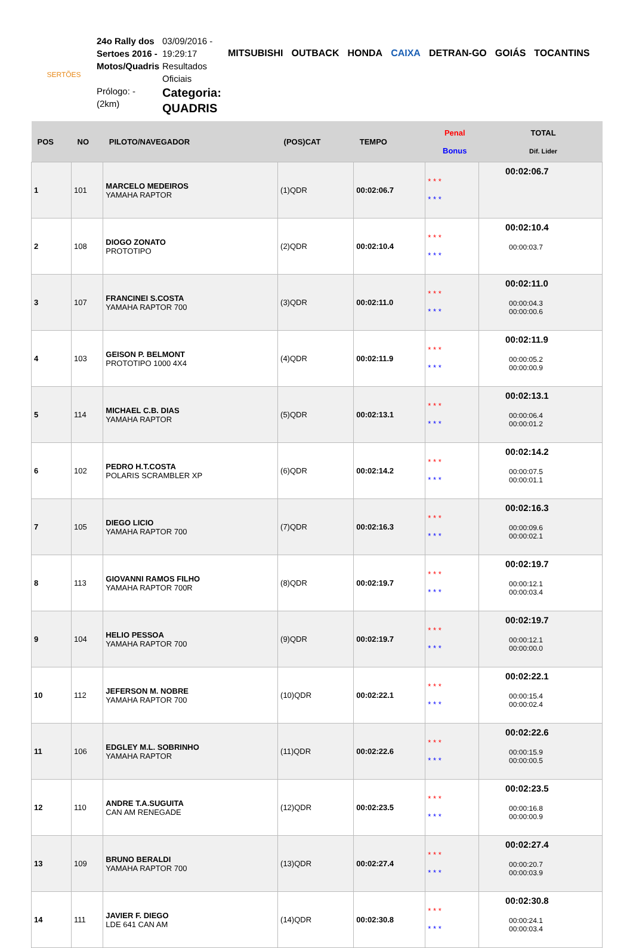SERTÕES
24o Rally dos Sertoes 2016 - Motos/Quadris
Prólogo: -
(2km)
03/09/2016 - 19:29:17 Resultados Oficiais
Categoria: QUADRIS
MITSUBISHI OUTBACK HONDA CAIXA DETRAN-GO GOIÁS TOCANTINS
| POS | NO | PILOTO/NAVEGADOR | (POS)CAT | TEMPO | Penal Bonus | TOTAL Dif. Lider |
| --- | --- | --- | --- | --- | --- | --- |
| 1 | 101 | MARCELO MEDEIROS YAMAHA RAPTOR | (1)QDR | 00:02:06.7 | * * * * * * | 00:02:06.7 |
| 2 | 108 | DIOGO ZONATO PROTOTIPO | (2)QDR | 00:02:10.4 | * * * * * * | 00:02:10.4 00:00:03.7 |
| 3 | 107 | FRANCINEI S.COSTA YAMAHA RAPTOR 700 | (3)QDR | 00:02:11.0 | * * * * * * | 00:02:11.0 00:00:04.3 00:00:00.6 |
| 4 | 103 | GEISON P. BELMONT PROTOTIPO 1000 4X4 | (4)QDR | 00:02:11.9 | * * * * * * | 00:02:11.9 00:00:05.2 00:00:00.9 |
| 5 | 114 | MICHAEL C.B. DIAS YAMAHA RAPTOR | (5)QDR | 00:02:13.1 | * * * * * * | 00:02:13.1 00:00:06.4 00:00:01.2 |
| 6 | 102 | PEDRO H.T.COSTA POLARIS SCRAMBLER XP | (6)QDR | 00:02:14.2 | * * * * * * | 00:02:14.2 00:00:07.5 00:00:01.1 |
| 7 | 105 | DIEGO LICIO YAMAHA RAPTOR 700 | (7)QDR | 00:02:16.3 | * * * * * * | 00:02:16.3 00:00:09.6 00:00:02.1 |
| 8 | 113 | GIOVANNI RAMOS FILHO YAMAHA RAPTOR 700R | (8)QDR | 00:02:19.7 | * * * * * * | 00:02:19.7 00:00:12.1 00:00:03.4 |
| 9 | 104 | HELIO PESSOA YAMAHA RAPTOR 700 | (9)QDR | 00:02:19.7 | * * * * * * | 00:02:19.7 00:00:12.1 00:00:00.0 |
| 10 | 112 | JEFERSON M. NOBRE YAMAHA RAPTOR 700 | (10)QDR | 00:02:22.1 | * * * * * * | 00:02:22.1 00:00:15.4 00:00:02.4 |
| 11 | 106 | EDGLEY M.L. SOBRINHO YAMAHA RAPTOR | (11)QDR | 00:02:22.6 | * * * * * * | 00:02:22.6 00:00:15.9 00:00:00.5 |
| 12 | 110 | ANDRE T.A.SUGUITA CAN AM RENEGADE | (12)QDR | 00:02:23.5 | * * * * * * | 00:02:23.5 00:00:16.8 00:00:00.9 |
| 13 | 109 | BRUNO BERALDI YAMAHA RAPTOR 700 | (13)QDR | 00:02:27.4 | * * * * * * | 00:02:27.4 00:00:20.7 00:00:03.9 |
| 14 | 111 | JAVIER F. DIEGO LDE 641 CAN AM | (14)QDR | 00:02:30.8 | * * * * * * | 00:02:30.8 00:00:24.1 00:00:03.4 |